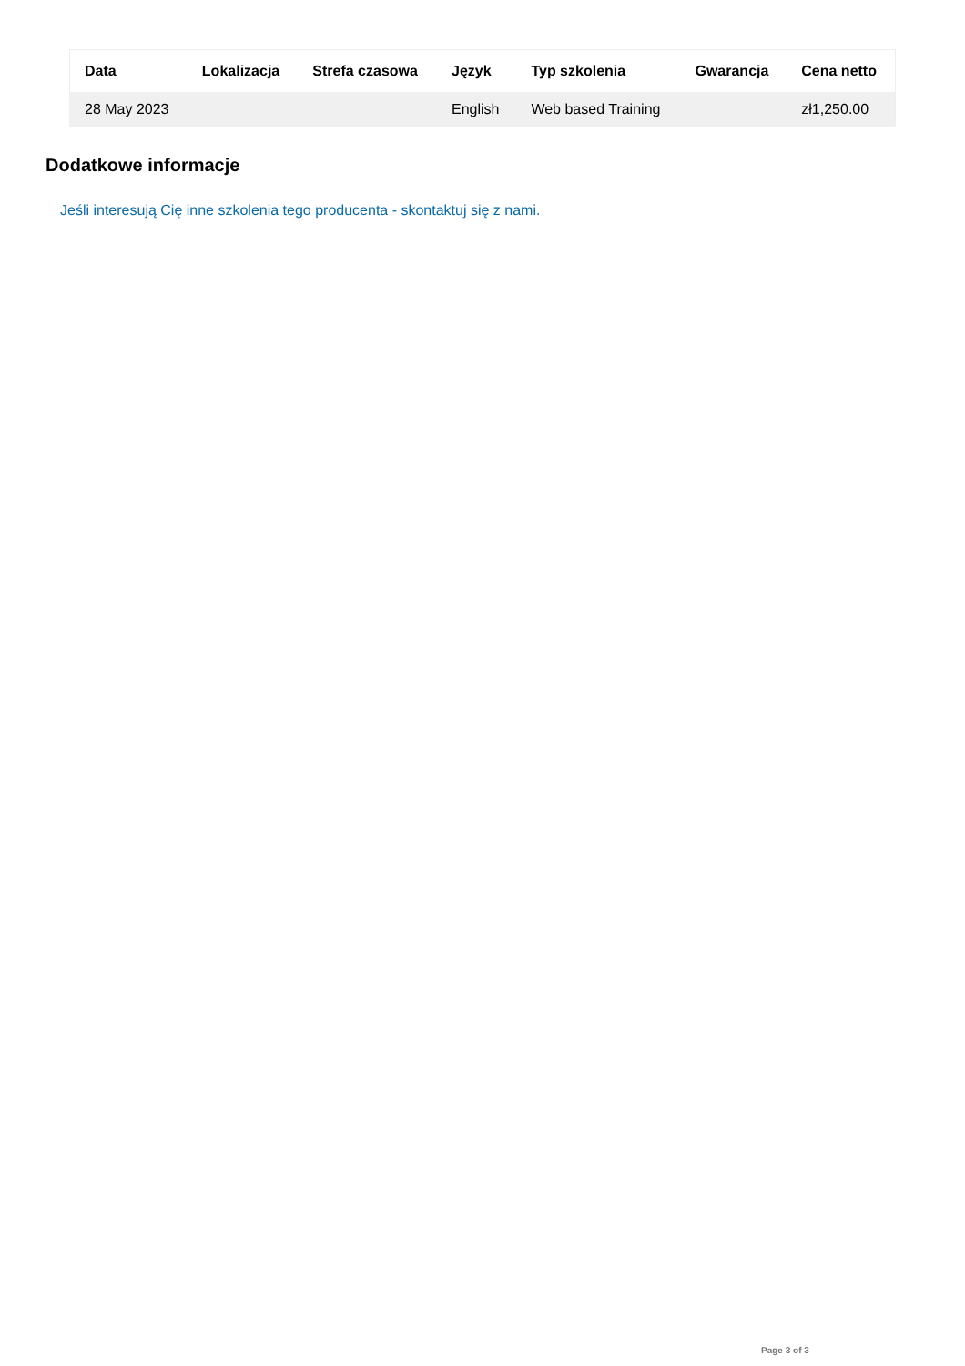| Data | Lokalizacja | Strefa czasowa | Język | Typ szkolenia | Gwarancja | Cena netto |
| --- | --- | --- | --- | --- | --- | --- |
| 28 May 2023 | | | English | Web based Training | | zł1,250.00 |
Dodatkowe informacje
Jeśli interesują Cię inne szkolenia tego producenta - skontaktuj się z nami.
Page 3 of 3